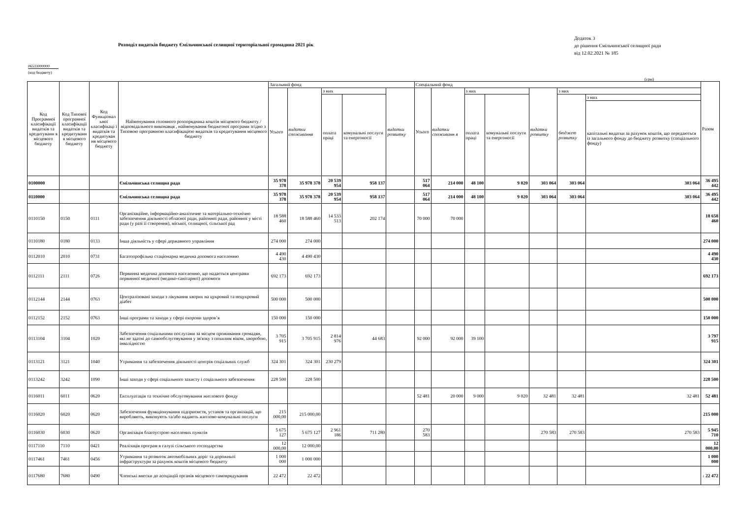Розподіл видатків бюджету Ємільчинської селищної територіальної громадина 2021 рік
Додаток 3
до рішення Ємільчинської селищної ради
від 12.02.2021 № 185
06533000000
(код бюджету)
(грн)
| Код Програмної класифікації видатків та кредитуванн я місцевого бюджету | Код Типової програмної класифікації видатків та кредитуванн я місцевого бюджету | Код Функціонал ьної класифікаці ї видатків та кредитуван ня місцевого бюджету | Найменування головного розпорядника коштів місцевого бюджету / відповідального виконавця , найменування бюджетної програми згідно з Типовою програмною класифікацією видатків та кредитування місцевого бюджету | Загальний фонд | | | | | Спеціальний фонд | | | | | | | Разом |
| --- | --- | --- | --- | --- | --- | --- | --- | --- | --- | --- | --- | --- | --- | --- | --- | --- |
| | | | | Усього | видатки споживання | з них | | видатки розвитку | Усього | видатки споживанн я | з них | | видатки розвитку | з них | | |
| | | | | | | оплата праці | комунальні послуги та енергоносії | | | | оплата праці | комунальні послуги та енергоносії | | бюджет розвитку | з них | |
| | | | | | | | | | | | | | | | капітальні видатки за рахунок коштів, що передаються із загального фонду до бюджету розвитку (спеціального фонду) | |
| 0100000 | | | Ємільчинська селищна рада | 35 978 378 | 35 978 378 | 20 539 954 | 958 137 | | 517 064 | 214 000 | 48 100 | 9 020 | 303 064 | 303 064 | 303 064 | 36 495 442 |
| 0110000 | | | Ємільчинська селищна рада | 35 978 378 | 35 978 378 | 20 539 954 | 958 137 | | 517 064 | 214 000 | 48 100 | 9 020 | 303 064 | 303 064 | 303 064 | 36 495 442 |
| 0110150 | 0150 | 0111 | Організаційне, інформаційно-аналітичне та матеріально-технічне забезпечення діяльності обласної ради, районної ради, районної у місті ради (у разі її створення), міської, селищної, сільської рад | 18 588 460 | 18 588 460 | 14 533 513 | 202 174 | | 70 000 | 70 000 | | | | | | 18 658 460 |
| 0110180 | 0180 | 0133 | Інша діяльність у сфері державного управління | 274 000 | 274 000 | | | | | | | | | | | 274 000 |
| 0112010 | 2010 | 0731 | Багатопрофільна стаціонарна медична допомога населенню | 4 490 430 | 4 490 430 | | | | | | | | | | | 4 490 430 |
| 0112111 | 2111 | 0726 | Первинна медична допомога населенню, що надається центрами первинної медичної (медико-санітарної) допомоги | 692 173 | 692 173 | | | | | | | | | | | 692 173 |
| 0112144 | 2144 | 0763 | Централізовані заходи з лікування хворих на цукровий та нецукровий діабет | 500 000 | 500 000 | | | | | | | | | | | 500 000 |
| 0112152 | 2152 | 0763 | Інші програми та заходи у сфері охорони здоров’я | 150 000 | 150 000 | | | | | | | | | | | 150 000 |
| 0113104 | 3104 | 1020 | Забезпечення соціальними послугами за місцем проживання громадян, які не здатні до самообслуговування у зв'язку з похилим віком, хворобою, інвалідністю | 3 705 915 | 3 705 915 | 2 814 976 | 44 683 | | 92 000 | 92 000 | 39 100 | | | | | 3 797 915 |
| 0113121 | 3121 | 1040 | Утримання та забезпечення діяльності центрів соціальних служб | 324 301 | 324 301 | 230 279 | | | | | | | | | | 324 301 |
| 0113242 | 3242 | 1090 | Інші заходи у сфері соціального захисту і соціального забезпечення | 228 500 | 228 500 | | | | | | | | | | | 228 500 |
| 0116011 | 6011 | 0620 | Експлуатація та технічне обслуговування житлового фонду | | | | | | 52 481 | 20 000 | 9 000 | 9 020 | 32 481 | 32 481 | 32 481 | 52 481 |
| 0116020 | 6020 | 0620 | Забезпечення функціонування підприємств, установ та організацій, що виробляють, виконують та/або надають житлово-комунальні послуги | 215 000,00 | 215 000,00 | | | | | | | | | | | 215 000 |
| 0116030 | 6030 | 0620 | Організація благоустрою населених пунктів | 5 675 127 | 5 675 127 | 2 961 186 | 711 280 | | 270 583 | | | | 270 583 | 270 583 | 270 583 | 5 945 710 |
| 0117110 | 7110 | 0421 | Реалізація програм в галузі сільського господарства | 12 000,00 | 12 000,00 | | | | | | | | | | | 12 000,00 |
| 0117461 | 7461 | 0456 | Утримання та розвиток автомобільних доріг та дорожньої інфраструктури за рахунок коштів місцевого бюджету | 1 000 000 | 1 000 000 | | | | | | | | | | | 1 000 000 |
| 0117680 | 7680 | 0490 | Членські внески до асоціацій органів місцевого самоврядування | 22 472 | 22 472 | | | | | | | | | | | 1 22 472 |